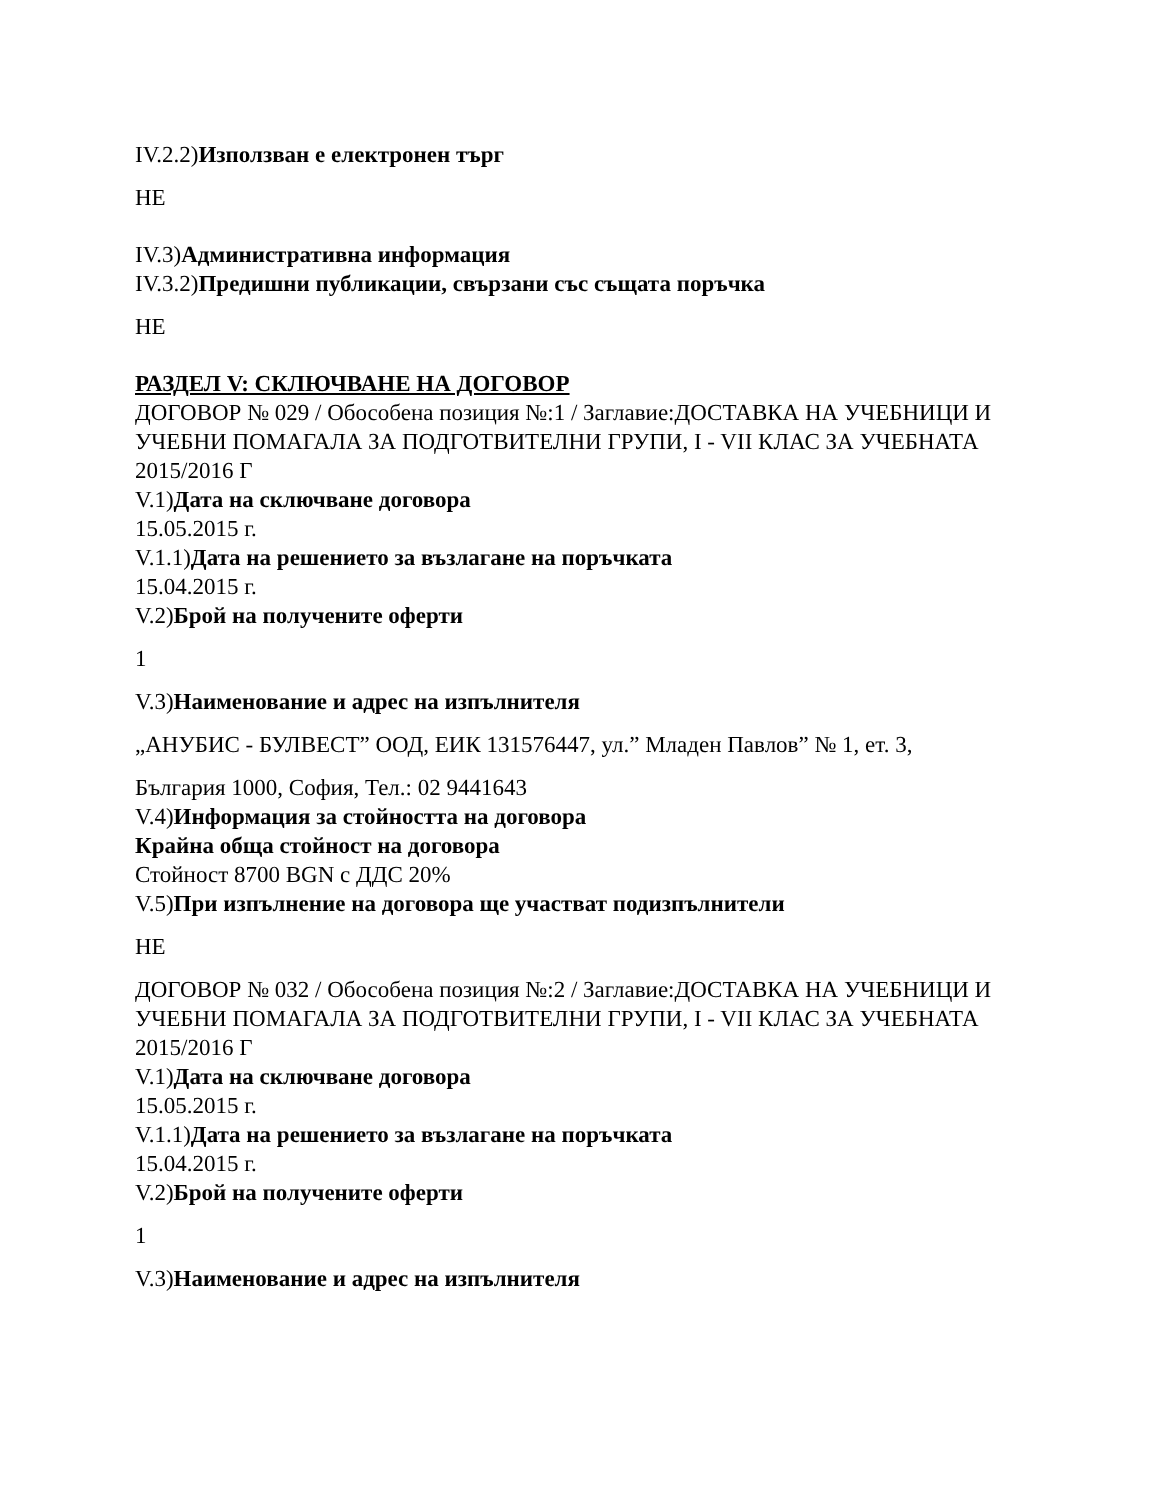IV.2.2)Използван е електронен търг
НЕ
IV.3)Административна информация
IV.3.2)Предишни публикации, свързани със същата поръчка
НЕ
РАЗДЕЛ V: СКЛЮЧВАНЕ НА ДОГОВОР
ДОГОВОР № 029 / Обособена позиция №:1 / Заглавие:ДОСТАВКА НА УЧЕБНИЦИ И УЧЕБНИ ПОМАГАЛА ЗА ПОДГОТВИТЕЛНИ ГРУПИ, I - VII КЛАС ЗА УЧЕБНАТА 2015/2016 Г
V.1)Дата на сключване договора
15.05.2015 г.
V.1.1)Дата на решението за възлагане на поръчката
15.04.2015 г.
V.2)Брой на получените оферти
1
V.3)Наименование и адрес на изпълнителя
„АНУБИС - БУЛВЕСТ” ООД, ЕИК 131576447, ул.” Младен Павлов” № 1, ет. 3,
България 1000, София, Тел.: 02 9441643
V.4)Информация за стойността на договора
Крайна обща стойност на договора
Стойност 8700 BGN с ДДС 20%
V.5)При изпълнение на договора ще участват подизпълнители
НЕ
ДОГОВОР № 032 / Обособена позиция №:2 / Заглавие:ДОСТАВКА НА УЧЕБНИЦИ И УЧЕБНИ ПОМАГАЛА ЗА ПОДГОТВИТЕЛНИ ГРУПИ, I - VII КЛАС ЗА УЧЕБНАТА 2015/2016 Г
V.1)Дата на сключване договора
15.05.2015 г.
V.1.1)Дата на решението за възлагане на поръчката
15.04.2015 г.
V.2)Брой на получените оферти
1
V.3)Наименование и адрес на изпълнителя